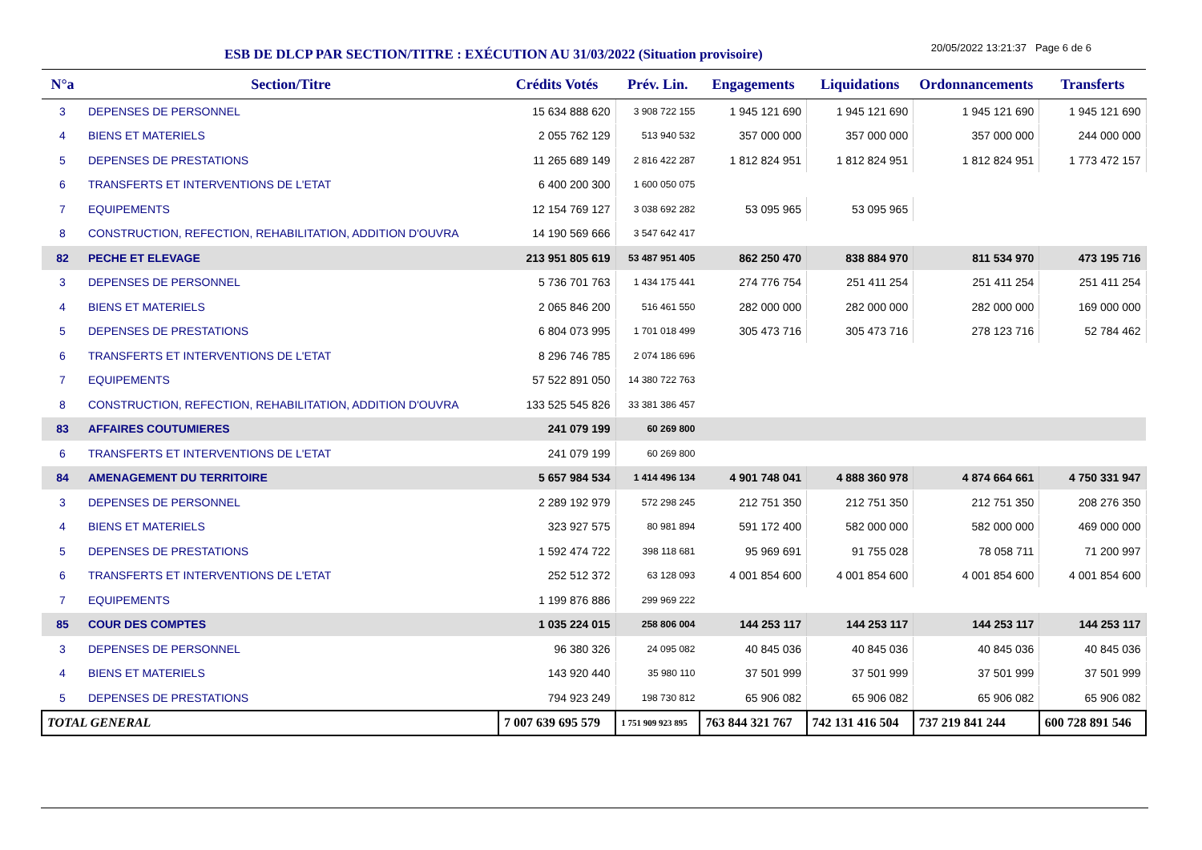ESB DE DLCP PAR SECTION/TITRE : EXÉCUTION AU 31/03/2022 (Situation provisoire)
20/05/2022 13:21:37 Page 6 de 6
| N°a | Section/Titre | Crédits Votés | Prév. Lin. | Engagements | Liquidations | Ordonnancements | Transferts |
| --- | --- | --- | --- | --- | --- | --- | --- |
| 3 | DEPENSES DE PERSONNEL | 15 634 888 620 | 3 908 722 155 | 1 945 121 690 | 1 945 121 690 | 1 945 121 690 | 1 945 121 690 |
| 4 | BIENS ET MATERIELS | 2 055 762 129 | 513 940 532 | 357 000 000 | 357 000 000 | 357 000 000 | 244 000 000 |
| 5 | DEPENSES DE PRESTATIONS | 11 265 689 149 | 2 816 422 287 | 1 812 824 951 | 1 812 824 951 | 1 812 824 951 | 1 773 472 157 |
| 6 | TRANSFERTS ET INTERVENTIONS DE L'ETAT | 6 400 200 300 | 1 600 050 075 | | | | |
| 7 | EQUIPEMENTS | 12 154 769 127 | 3 038 692 282 | 53 095 965 | 53 095 965 | | |
| 8 | CONSTRUCTION, REFECTION, REHABILITATION, ADDITION D'OUVRA | 14 190 569 666 | 3 547 642 417 | | | | |
| 82 | PECHE ET ELEVAGE | 213 951 805 619 | 53 487 951 405 | 862 250 470 | 838 884 970 | 811 534 970 | 473 195 716 |
| 3 | DEPENSES DE PERSONNEL | 5 736 701 763 | 1 434 175 441 | 274 776 754 | 251 411 254 | 251 411 254 | 251 411 254 |
| 4 | BIENS ET MATERIELS | 2 065 846 200 | 516 461 550 | 282 000 000 | 282 000 000 | 282 000 000 | 169 000 000 |
| 5 | DEPENSES DE PRESTATIONS | 6 804 073 995 | 1 701 018 499 | 305 473 716 | 305 473 716 | 278 123 716 | 52 784 462 |
| 6 | TRANSFERTS ET INTERVENTIONS DE L'ETAT | 8 296 746 785 | 2 074 186 696 | | | | |
| 7 | EQUIPEMENTS | 57 522 891 050 | 14 380 722 763 | | | | |
| 8 | CONSTRUCTION, REFECTION, REHABILITATION, ADDITION D'OUVRA | 133 525 545 826 | 33 381 386 457 | | | | |
| 83 | AFFAIRES COUTUMIERES | 241 079 199 | 60 269 800 | | | | |
| 6 | TRANSFERTS ET INTERVENTIONS DE L'ETAT | 241 079 199 | 60 269 800 | | | | |
| 84 | AMENAGEMENT DU TERRITOIRE | 5 657 984 534 | 1 414 496 134 | 4 901 748 041 | 4 888 360 978 | 4 874 664 661 | 4 750 331 947 |
| 3 | DEPENSES DE PERSONNEL | 2 289 192 979 | 572 298 245 | 212 751 350 | 212 751 350 | 212 751 350 | 208 276 350 |
| 4 | BIENS ET MATERIELS | 323 927 575 | 80 981 894 | 591 172 400 | 582 000 000 | 582 000 000 | 469 000 000 |
| 5 | DEPENSES DE PRESTATIONS | 1 592 474 722 | 398 118 681 | 95 969 691 | 91 755 028 | 78 058 711 | 71 200 997 |
| 6 | TRANSFERTS ET INTERVENTIONS DE L'ETAT | 252 512 372 | 63 128 093 | 4 001 854 600 | 4 001 854 600 | 4 001 854 600 | 4 001 854 600 |
| 7 | EQUIPEMENTS | 1 199 876 886 | 299 969 222 | | | | |
| 85 | COUR DES COMPTES | 1 035 224 015 | 258 806 004 | 144 253 117 | 144 253 117 | 144 253 117 | 144 253 117 |
| 3 | DEPENSES DE PERSONNEL | 96 380 326 | 24 095 082 | 40 845 036 | 40 845 036 | 40 845 036 | 40 845 036 |
| 4 | BIENS ET MATERIELS | 143 920 440 | 35 980 110 | 37 501 999 | 37 501 999 | 37 501 999 | 37 501 999 |
| 5 | DEPENSES DE PRESTATIONS | 794 923 249 | 198 730 812 | 65 906 082 | 65 906 082 | 65 906 082 | 65 906 082 |
| TOTAL GENERAL | | 7 007 639 695 579 | 1 751 909 923 895 | 763 844 321 767 | 742 131 416 504 | 737 219 841 244 | 600 728 891 546 |